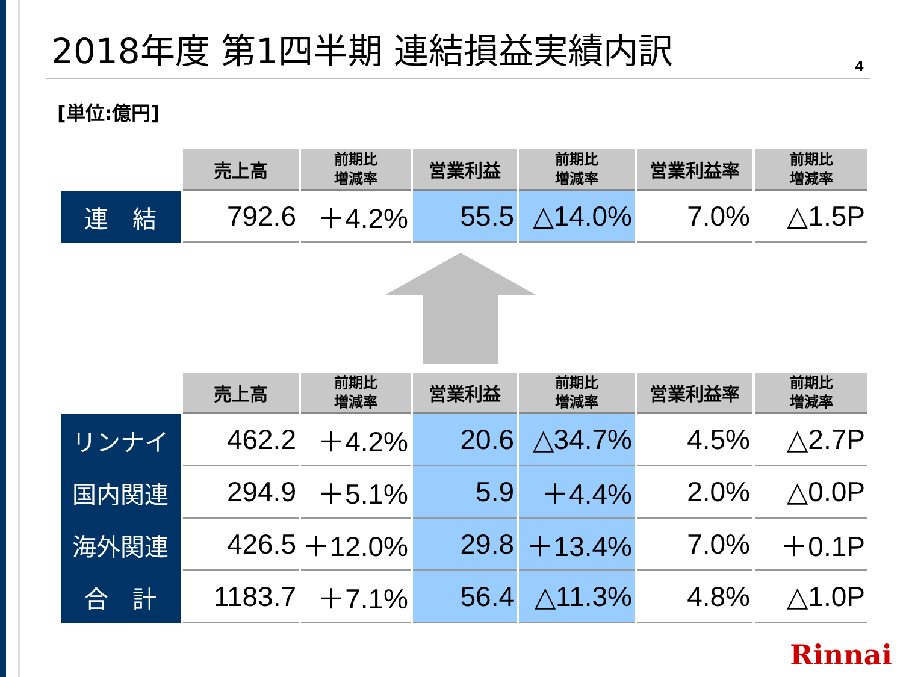2018年度 第1四半期 連結損益実績内訳
4
[単位:億円]
| | 売上高 | 前期比 増減率 | 営業利益 | 前期比 増減率 | 営業利益率 | 前期比 増減率 |
| --- | --- | --- | --- | --- | --- | --- |
| 連 結 | 792.6 | ＋4.2% | 55.5 | △14.0% | 7.0% | △1.5P |
| | 売上高 | 前期比 増減率 | 営業利益 | 前期比 増減率 | 営業利益率 | 前期比 増減率 |
| --- | --- | --- | --- | --- | --- | --- |
| リンナイ | 462.2 | ＋4.2% | 20.6 | △34.7% | 4.5% | △2.7P |
| 国内関連 | 294.9 | ＋5.1% | 5.9 | ＋4.4% | 2.0% | △0.0P |
| 海外関連 | 426.5 | ＋12.0% | 29.8 | ＋13.4% | 7.0% | ＋0.1P |
| 合 計 | 1183.7 | ＋7.1% | 56.4 | △11.3% | 4.8% | △1.0P |
Rinnai